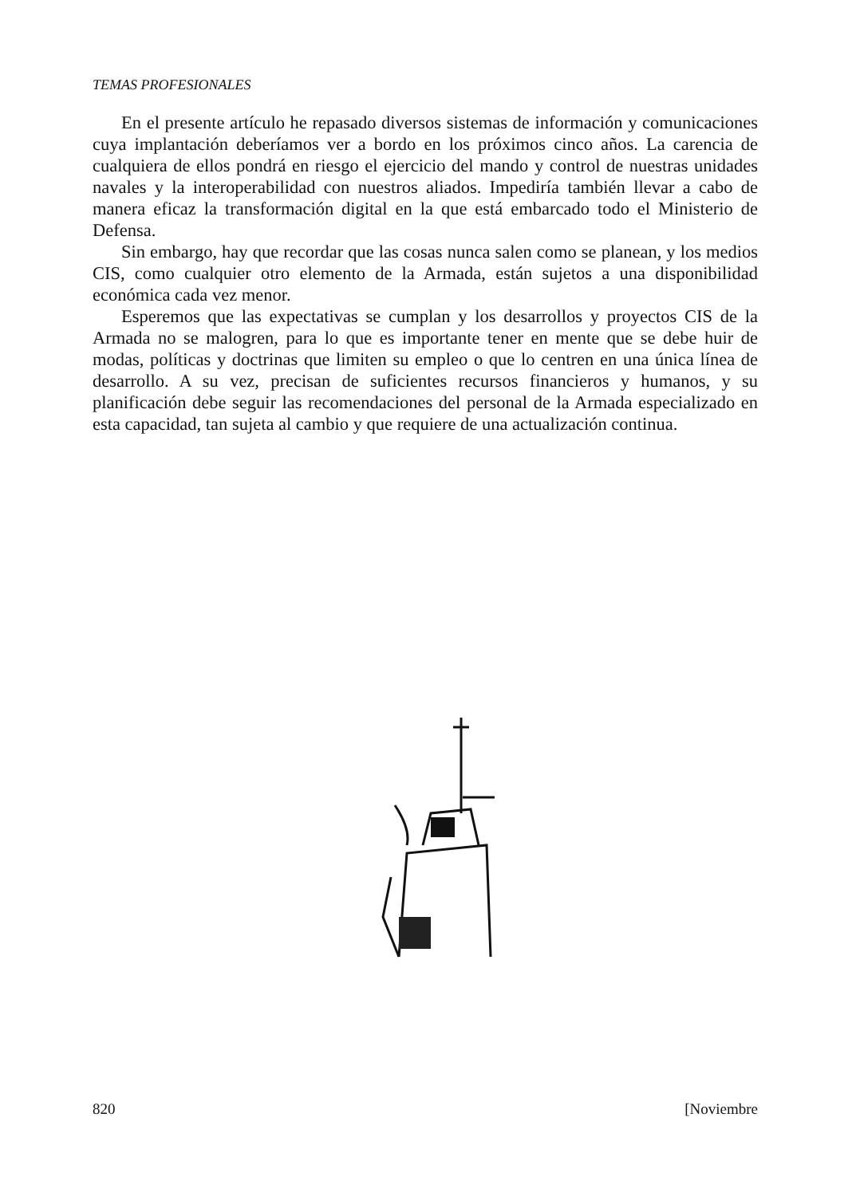TEMAS PROFESIONALES
En el presente artículo he repasado diversos sistemas de información y comunicaciones cuya implantación deberíamos ver a bordo en los próximos cinco años. La carencia de cualquiera de ellos pondrá en riesgo el ejercicio del mando y control de nuestras unidades navales y la interoperabilidad con nuestros aliados. Impediría también llevar a cabo de manera eficaz la transformación digital en la que está embarcado todo el Ministerio de Defensa.
Sin embargo, hay que recordar que las cosas nunca salen como se planean, y los medios CIS, como cualquier otro elemento de la Armada, están sujetos a una disponibilidad económica cada vez menor.
Esperemos que las expectativas se cumplan y los desarrollos y proyectos CIS de la Armada no se malogren, para lo que es importante tener en mente que se debe huir de modas, políticas y doctrinas que limiten su empleo o que lo centren en una única línea de desarrollo. A su vez, precisan de suficientes recursos financieros y humanos, y su planificación debe seguir las recomendaciones del personal de la Armada especializado en esta capacidad, tan sujeta al cambio y que requiere de una actualización continua.
820 [Noviembre